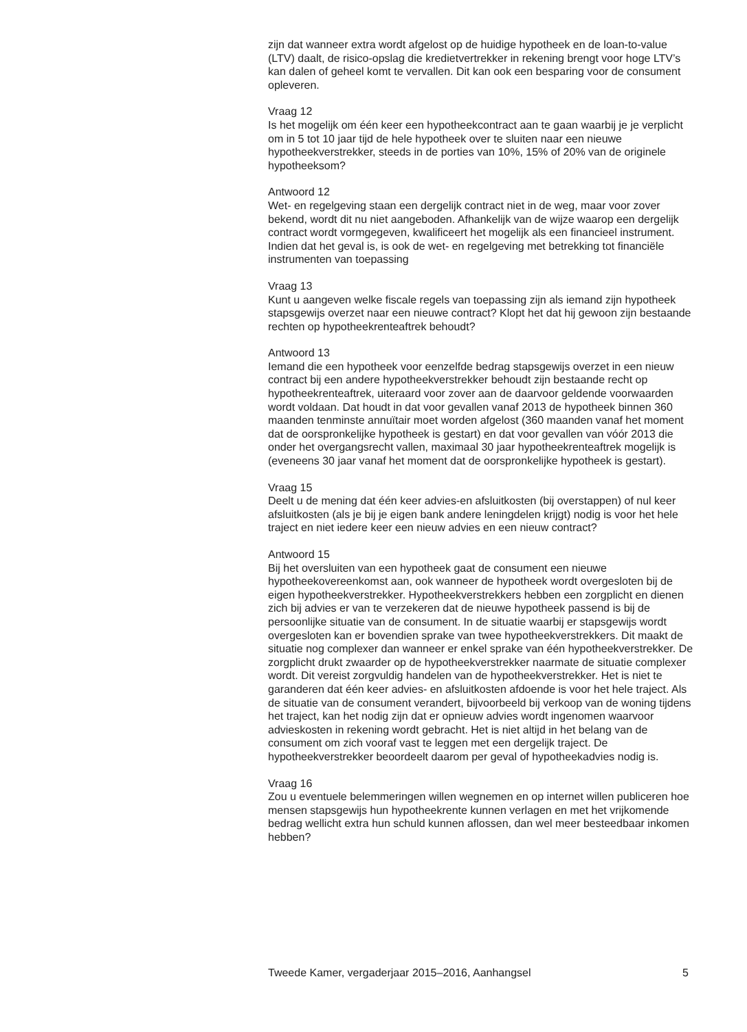zijn dat wanneer extra wordt afgelost op de huidige hypotheek en de loan-to-value (LTV) daalt, de risico-opslag die kredietvertrekker in rekening brengt voor hoge LTV’s kan dalen of geheel komt te vervallen. Dit kan ook een besparing voor de consument opleveren.
Vraag 12
Is het mogelijk om één keer een hypotheekcontract aan te gaan waarbij je je verplicht om in 5 tot 10 jaar tijd de hele hypotheek over te sluiten naar een nieuwe hypotheekverstrekker, steeds in de porties van 10%, 15% of 20% van de originele hypotheeksom?
Antwoord 12
Wet- en regelgeving staan een dergelijk contract niet in de weg, maar voor zover bekend, wordt dit nu niet aangeboden. Afhankelijk van de wijze waarop een dergelijk contract wordt vormgegeven, kwalificeert het mogelijk als een financieel instrument. Indien dat het geval is, is ook de wet- en regelgeving met betrekking tot financiële instrumenten van toepassing
Vraag 13
Kunt u aangeven welke fiscale regels van toepassing zijn als iemand zijn hypotheek stapsgewijs overzet naar een nieuwe contract? Klopt het dat hij gewoon zijn bestaande rechten op hypotheekrenteaftrek behoudt?
Antwoord 13
Iemand die een hypotheek voor eenzelfde bedrag stapsgewijs overzet in een nieuw contract bij een andere hypotheekverstrekker behoudt zijn bestaande recht op hypotheekrenteaftrek, uiteraard voor zover aan de daarvoor geldende voorwaarden wordt voldaan. Dat houdt in dat voor gevallen vanaf 2013 de hypotheek binnen 360 maanden tenminste annuïtair moet worden afgelost (360 maanden vanaf het moment dat de oorspronkelijke hypotheek is gestart) en dat voor gevallen van vóór 2013 die onder het overgangsrecht vallen, maximaal 30 jaar hypotheekrenteaftrek mogelijk is (eveneens 30 jaar vanaf het moment dat de oorspronkelijke hypotheek is gestart).
Vraag 15
Deelt u de mening dat één keer advies-en afsluitkosten (bij overstappen) of nul keer afsluitkosten (als je bij je eigen bank andere leningdelen krijgt) nodig is voor het hele traject en niet iedere keer een nieuw advies en een nieuw contract?
Antwoord 15
Bij het oversluiten van een hypotheek gaat de consument een nieuwe hypotheekovereenkomst aan, ook wanneer de hypotheek wordt overgesloten bij de eigen hypotheekverstrekker. Hypotheekverstrekkers hebben een zorgplicht en dienen zich bij advies er van te verzekeren dat de nieuwe hypotheek passend is bij de persoonlijke situatie van de consument. In de situatie waarbij er stapsgewijs wordt overgesloten kan er bovendien sprake van twee hypotheekverstrekkers. Dit maakt de situatie nog complexer dan wanneer er enkel sprake van één hypotheekverstrekker. De zorgplicht drukt zwaarder op de hypotheekverstrekker naarmate de situatie complexer wordt. Dit vereist zorgvuldig handelen van de hypotheekverstrekker. Het is niet te garanderen dat één keer advies- en afsluitkosten afdoende is voor het hele traject. Als de situatie van de consument verandert, bijvoorbeeld bij verkoop van de woning tijdens het traject, kan het nodig zijn dat er opnieuw advies wordt ingenomen waarvoor advieskosten in rekening wordt gebracht. Het is niet altijd in het belang van de consument om zich vooraf vast te leggen met een dergelijk traject. De hypotheekverstrekker beoordeelt daarom per geval of hypotheekadvies nodig is.
Vraag 16
Zou u eventuele belemmeringen willen wegnemen en op internet willen publiceren hoe mensen stapsgewijs hun hypotheekrente kunnen verlagen en met het vrijkomende bedrag wellicht extra hun schuld kunnen aflossen, dan wel meer besteedbaar inkomen hebben?
Tweede Kamer, vergaderjaar 2015–2016, Aanhangsel 5